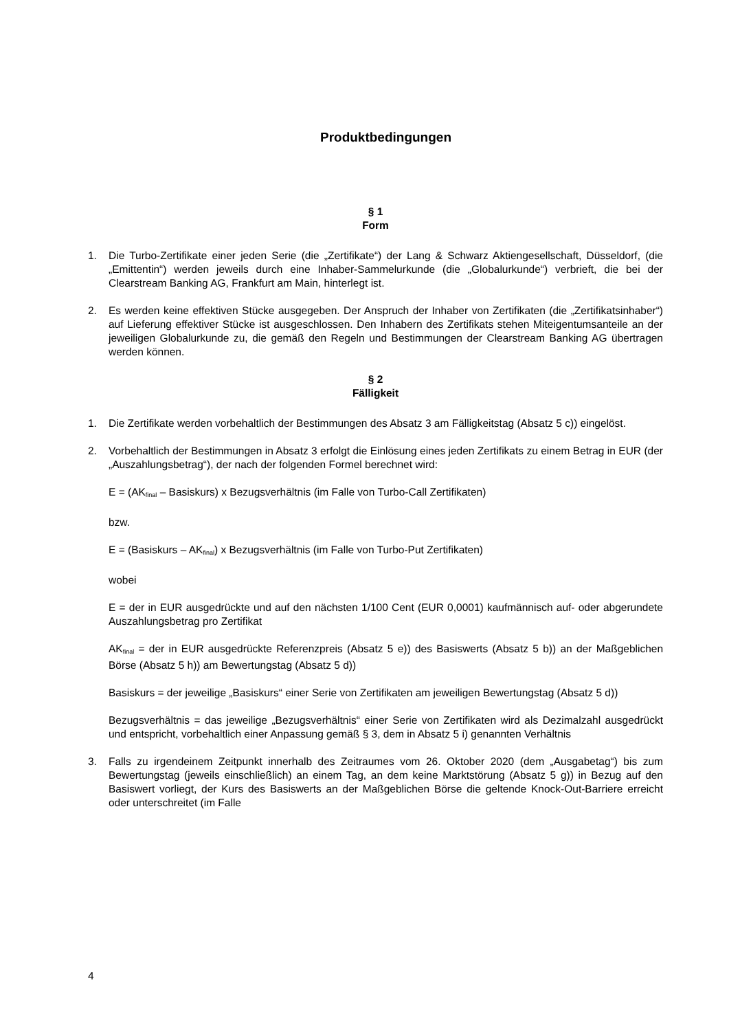Produktbedingungen
§ 1
Form
1. Die Turbo-Zertifikate einer jeden Serie (die „Zertifikate“) der Lang & Schwarz Aktiengesellschaft, Düsseldorf, (die „Emittentin“) werden jeweils durch eine Inhaber-Sammelurkunde (die „Globalurkunde“) verbrieft, die bei der Clearstream Banking AG, Frankfurt am Main, hinterlegt ist.
2. Es werden keine effektiven Stücke ausgegeben. Der Anspruch der Inhaber von Zertifikaten (die „Zertifikatsinhaber“) auf Lieferung effektiver Stücke ist ausgeschlossen. Den Inhabern des Zertifikats stehen Miteigentumsanteile an der jeweiligen Globalurkunde zu, die gemäß den Regeln und Bestimmungen der Clearstream Banking AG übertragen werden können.
§ 2
Fälligkeit
1. Die Zertifikate werden vorbehaltlich der Bestimmungen des Absatz 3 am Fälligkeitstag (Absatz 5 c)) eingelöst.
2. Vorbehaltlich der Bestimmungen in Absatz 3 erfolgt die Einlösung eines jeden Zertifikats zu einem Betrag in EUR (der „Auszahlungsbetrag“), der nach der folgenden Formel berechnet wird:
E = (AK<sub>final</sub> – Basiskurs) x Bezugsverhältnis (im Falle von Turbo-Call Zertifikaten)
bzw.
E = (Basiskurs – AK<sub>final</sub>) x Bezugsverhältnis (im Falle von Turbo-Put Zertifikaten)
wobei
E = der in EUR ausgedrückte und auf den nächsten 1/100 Cent (EUR 0,0001) kaufmännisch auf- oder abgerundete Auszahlungsbetrag pro Zertifikat
AK<sub>final</sub> = der in EUR ausgedrückte Referenzpreis (Absatz 5 e)) des Basiswerts (Absatz 5 b)) an der Maßgeblichen Börse (Absatz 5 h)) am Bewertungstag (Absatz 5 d))
Basiskurs = der jeweilige „Basiskurs“ einer Serie von Zertifikaten am jeweiligen Bewertungstag (Absatz 5 d))
Bezugsverhältnis = das jeweilige „Bezugsverhältnis“ einer Serie von Zertifikaten wird als Dezimalzahl ausgedrückt und entspricht, vorbehaltlich einer Anpassung gemäß § 3, dem in Absatz 5 i) genannten Verhältnis
3. Falls zu irgendeinem Zeitpunkt innerhalb des Zeitraumes vom 26. Oktober 2020 (dem „Ausgabetag“) bis zum Bewertungstag (jeweils einschließlich) an einem Tag, an dem keine Marktstörung (Absatz 5 g)) in Bezug auf den Basiswert vorliegt, der Kurs des Basiswerts an der Maßgeblichen Börse die geltende Knock-Out-Barriere erreicht oder unterschreitet (im Falle
4